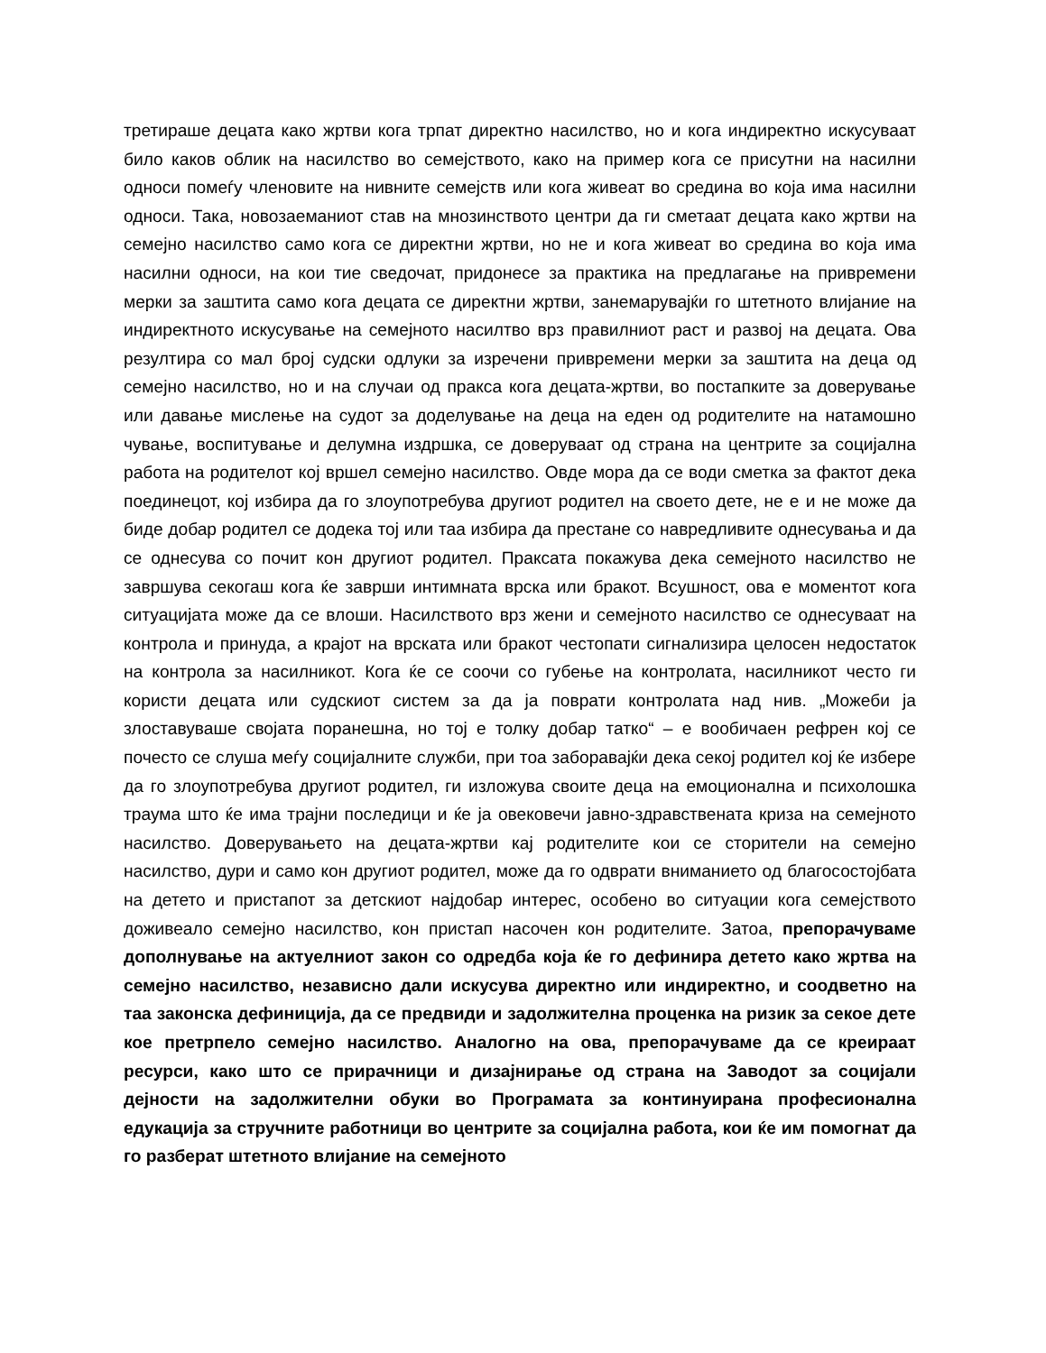третираше децата како жртви кога трпат директно насилство, но и кога индиректно искусуваат било каков облик на насилство во семејството, како на пример кога се присутни на насилни односи помеѓу членовите на нивните семејств или кога живеат во средина во која има насилни односи. Така, новозаеманиот став на мнозинството центри да ги сметаат децата како жртви на семејно насилство само кога се директни жртви, но не и кога живеат во средина во која има насилни односи, на кои тие сведочат, придонесе за практика на предлагање на привремени мерки за заштита само кога децата се директни жртви, занемарувајќи го штетното влијание на индиректното искусување на семејното насилтво врз правилниот раст и развој на децата. Ова резултира со мал број судски одлуки за изречени привремени мерки за заштита на деца од семејно насилство, но и на случаи од пракса кога децата-жртви, во постапките за доверување или давање мислење на судот за доделување на деца на еден од родителите на натамошно чување, воспитување и делумна издршка, се доверуваат од страна на центрите за социјална работа на родителот кој вршел семејно насилство. Овде мора да се води сметка за фактот дека поединецот, кој избира да го злоупотребува другиот родител на своето дете, не е и не може да биде добар родител се додека тој или таа избира да престане со навредливите однесувања и да се однесува со почит кон другиот родител. Праксата покажува дека семејното насилство не завршува секогаш кога ќе заврши интимната врска или бракот. Всушност, ова е моментот кога ситуацијата може да се влоши. Насилството врз жени и семејното насилство се однесуваат на контрола и принуда, а крајот на врската или бракот честопати сигнализира целосен недостаток на контрола за насилникот. Кога ќе се соочи со губење на контролата, насилникот често ги користи децата или судскиот систем за да ја поврати контролата над нив. „Можеби ја злоставуваше својата поранешна, но тој е толку добар татко“ – е вообичаен рефрен кој се почесто се слуша меѓу социјалните служби, при тоа заборавајќи дека секој родител кој ќе избере да го злоупотребува другиот родител, ги изложува своите деца на емоционална и психолошка траума што ќе има трајни последици и ќе ја овековечи јавно-здравствената криза на семејното насилство. Доверувањето на децата-жртви кај родителите кои се сторители на семејно насилство, дури и само кон другиот родител, може да го одврати вниманието од благосостојбата на детето и пристапот за детскиот најдобар интерес, особено во ситуации кога семејството доживеало семејно насилство, кон пристап насочен кон родителите. Затоа, препорачуваме дополнување на актуелниот закон со одредба која ќе го дефинира детето како жртва на семејно насилство, независно дали искусува директно или индиректно, и соодветно на таа законска дефиниција, да се предвиди и задолжителна проценка на ризик за секое дете кое претрпело семејно насилство. Аналогно на ова, препорачуваме да се креираат ресурси, како што се прирачници и дизајнирање од страна на Заводот за социјали дејности на задолжителни обуки во Програмата за континуирана професионална едукација за стручните работници во центрите за социјална работа, кои ќе им помогнат да го разберат штетното влијание на семејното